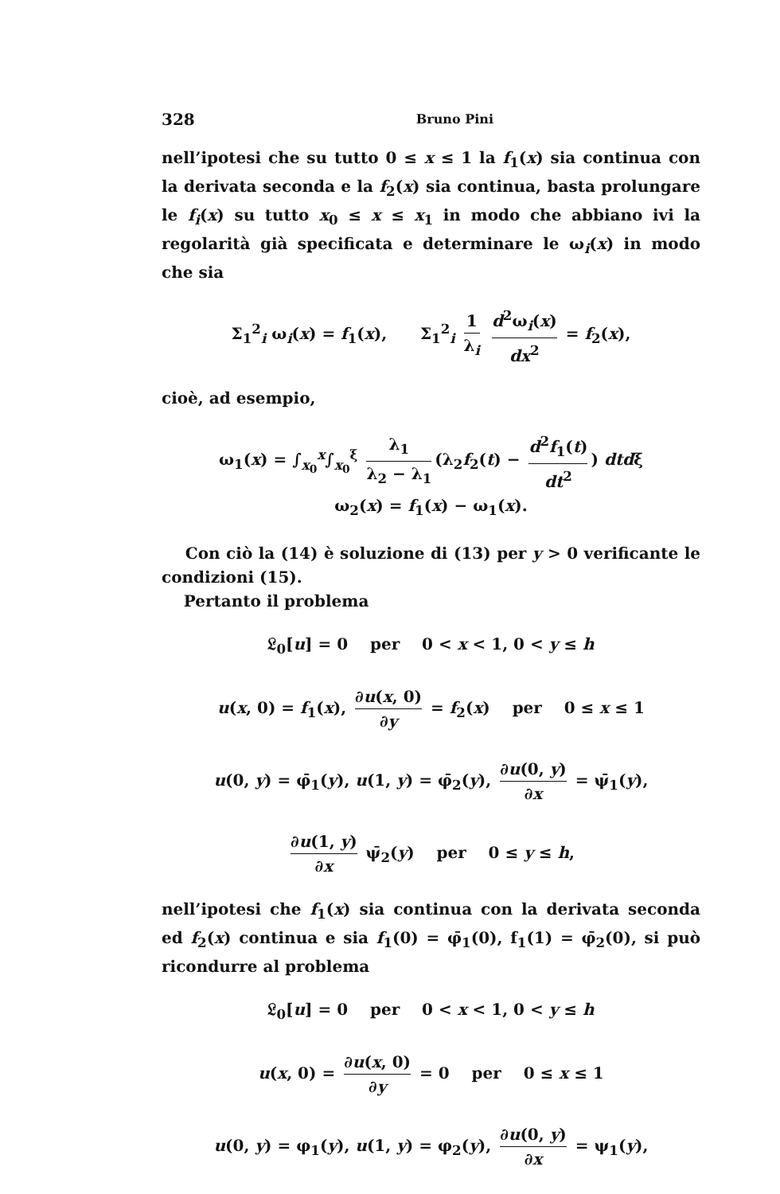328 Bruno Pini
nell’ipotesi che su tutto 0 ≤ x ≤ 1 la f<sub>1</sub>(x) sia continua con la derivata seconda e la f<sub>2</sub>(x) sia continua, basta prolungare le f<sub>i</sub>(x) su tutto x<sub>0</sub> ≤ x ≤ x<sub>1</sub> in modo che abbiano ivi la regolarità già specificata e determinare le ω<sub>i</sub>(x) in modo che sia
Σ<sub>1</sub><sup>2</sup><sub>i</sub> ω<sub>i</sub>(x) = f<sub>1</sub>(x), Σ<sub>1</sub><sup>2</sup><sub>i</sub> 1 λ<sub>i</sub> d<sup>2</sup>ω<sub>i</sub>(x) dx<sup>2</sup> = f<sub>2</sub>(x),
cioè, ad esempio,
ω<sub>1</sub>(x) = ∫<sub>x<sub>0</sub></sub><sup>x</sup>∫<sub>x<sub>0</sub></sub><sup>ξ</sup> λ<sub>1</sub> λ<sub>2</sub> − λ<sub>1</sub> (λ<sub>2</sub>f<sub>2</sub>(t) − d<sup>2</sup>f<sub>1</sub>(t) dt<sup>2</sup>) dtdξ
ω<sub>2</sub>(x) = f<sub>1</sub>(x) − ω<sub>1</sub>(x).
Con ciò la (14) è soluzione di (13) per y > 0 verificante le condizioni (15).
Pertanto il problema
𝔏<sub>0</sub>[u] = 0 per 0 < x < 1, 0 < y ≤ h
u(x, 0) = f<sub>1</sub>(x), ∂u(x, 0) ∂y = f<sub>2</sub>(x) per 0 ≤ x ≤ 1
u(0, y) = φ̄<sub>1</sub>(y), u(1, y) = φ̄<sub>2</sub>(y), ∂u(0, y) ∂x = ψ̄<sub>1</sub>(y),
∂u(1, y) ∂x ψ̄<sub>2</sub>(y) per 0 ≤ y ≤ h,
nell’ipotesi che f<sub>1</sub>(x) sia continua con la derivata seconda ed f<sub>2</sub>(x) continua e sia f<sub>1</sub>(0) = φ̄<sub>1</sub>(0), f<sub>1</sub>(1) = φ̄<sub>2</sub>(0), si può ricondurre al problema
𝔏<sub>0</sub>[u] = 0 per 0 < x < 1, 0 < y ≤ h
u(x, 0) = ∂u(x, 0) ∂y = 0 per 0 ≤ x ≤ 1
u(0, y) = φ<sub>1</sub>(y), u(1, y) = φ<sub>2</sub>(y), ∂u(0, y) ∂x = ψ<sub>1</sub>(y),